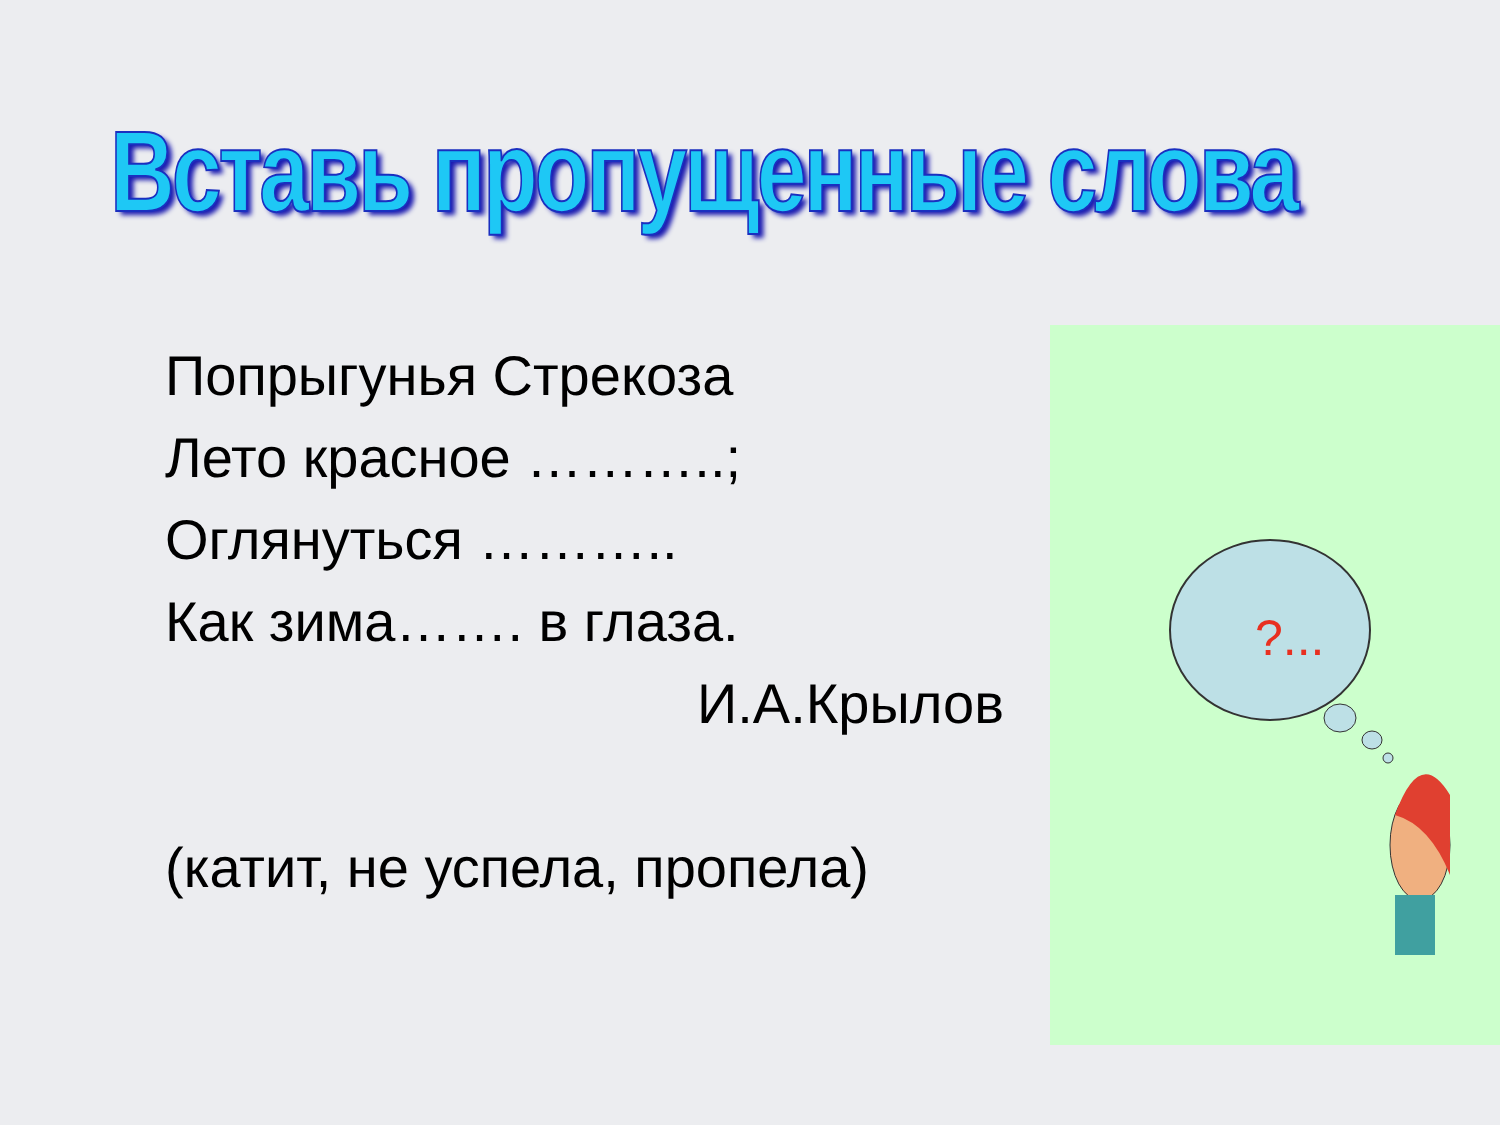Вставь пропущенные слова
Попрыгунья Стрекоза
Лето красное ………..;
Оглянуться ………..
Как зима……. в глаза.
И.А.Крылов
(катит, не успела, пропела)
?...